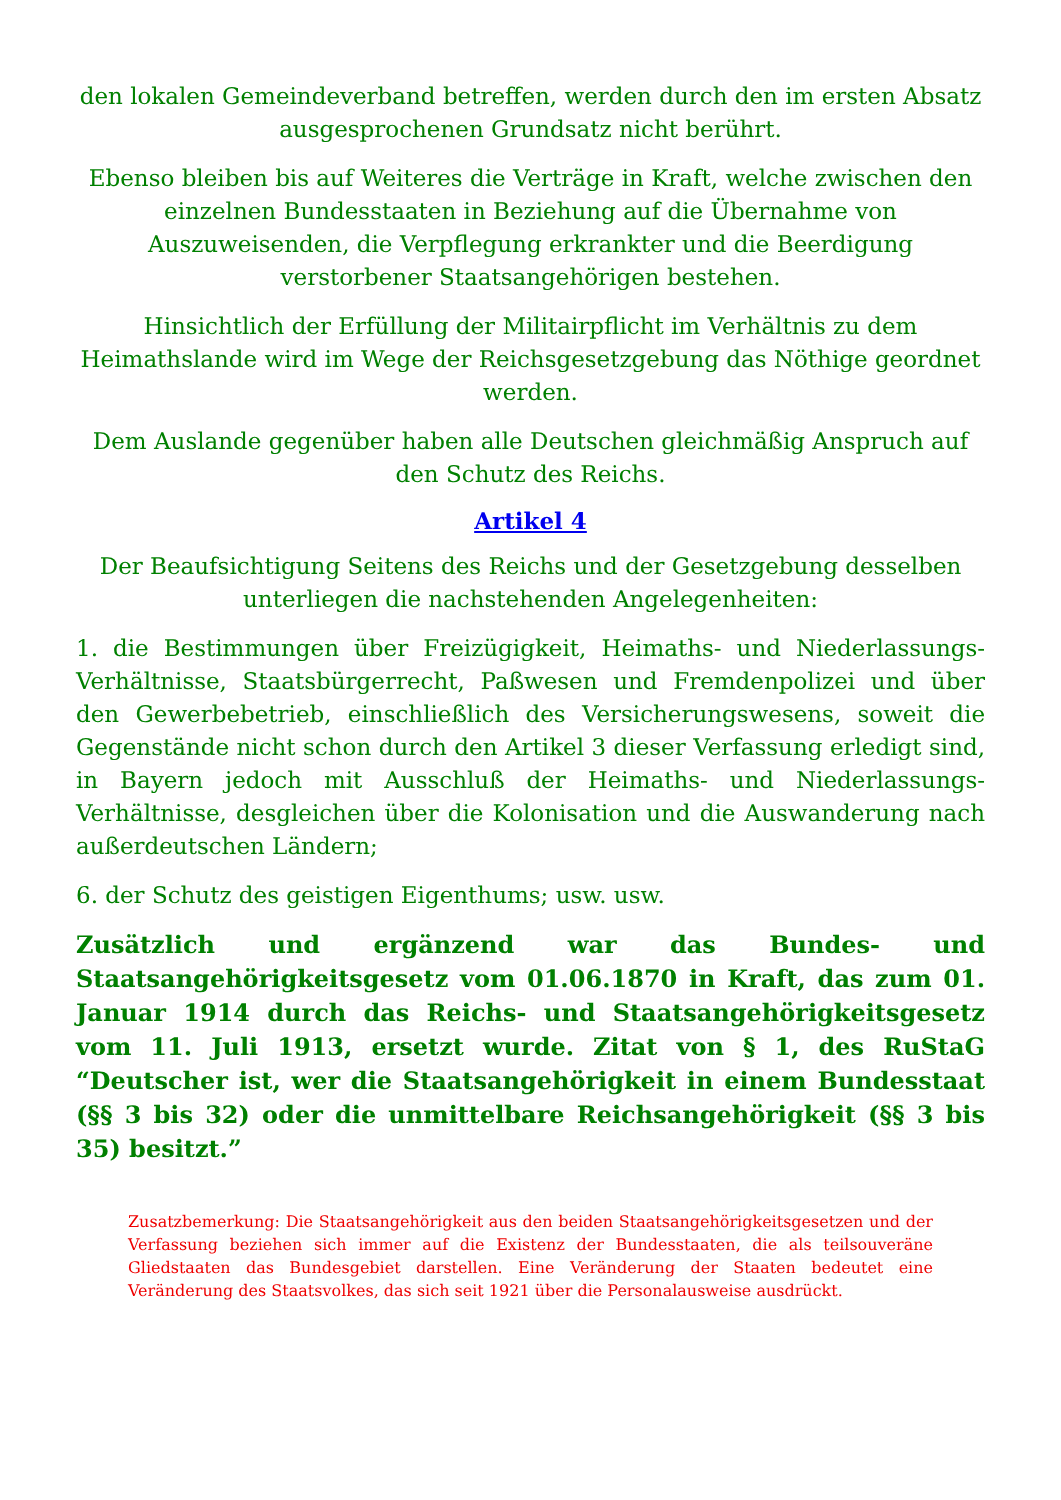den lokalen Gemeindeverband betreffen, werden durch den im ersten Absatz ausgesprochenen Grundsatz nicht berührt.
Ebenso bleiben bis auf Weiteres die Verträge in Kraft, welche zwischen den einzelnen Bundesstaaten in Beziehung auf die Übernahme von Auszuweisenden, die Verpflegung erkrankter und die Beerdigung verstorbener Staatsangehörigen bestehen.
Hinsichtlich der Erfüllung der Militairpflicht im Verhältnis zu dem Heimathslande wird im Wege der Reichsgesetzgebung das Nöthige geordnet werden.
Dem Auslande gegenüber haben alle Deutschen gleichmäßig Anspruch auf den Schutz des Reichs.
Artikel 4
Der Beaufsichtigung Seitens des Reichs und der Gesetzgebung desselben unterliegen die nachstehenden Angelegenheiten:
1. die Bestimmungen über Freizügigkeit, Heimaths- und Niederlassungs-Verhältnisse, Staatsbürgerrecht, Paßwesen und Fremdenpolizei und über den Gewerbebetrieb, einschließlich des Versicherungswesens, soweit die Gegenstände nicht schon durch den Artikel 3 dieser Verfassung erledigt sind, in Bayern jedoch mit Ausschluß der Heimaths- und Niederlassungs-Verhältnisse, desgleichen über die Kolonisation und die Auswanderung nach außerdeutschen Ländern;
6. der Schutz des geistigen Eigenthums; usw. usw.
Zusätzlich und ergänzend war das Bundes- und Staatsangehörigkeitsgesetz vom 01.06.1870 in Kraft, das zum 01. Januar 1914 durch das Reichs- und Staatsangehörigkeitsgesetz vom 11. Juli 1913, ersetzt wurde. Zitat von § 1, des RuStaG “Deutscher ist, wer die Staatsangehörigkeit in einem Bundesstaat (§§ 3 bis 32) oder die unmittelbare Reichsangehörigkeit (§§ 3 bis 35) besitzt.”
Zusatzbemerkung: Die Staatsangehörigkeit aus den beiden Staatsangehörigkeitsgesetzen und der Verfassung beziehen sich immer auf die Existenz der Bundesstaaten, die als teilsouveräne Gliedstaaten das Bundesgebiet darstellen. Eine Veränderung der Staaten bedeutet eine Veränderung des Staatsvolkes, das sich seit 1921 über die Personalausweise ausdrückt.